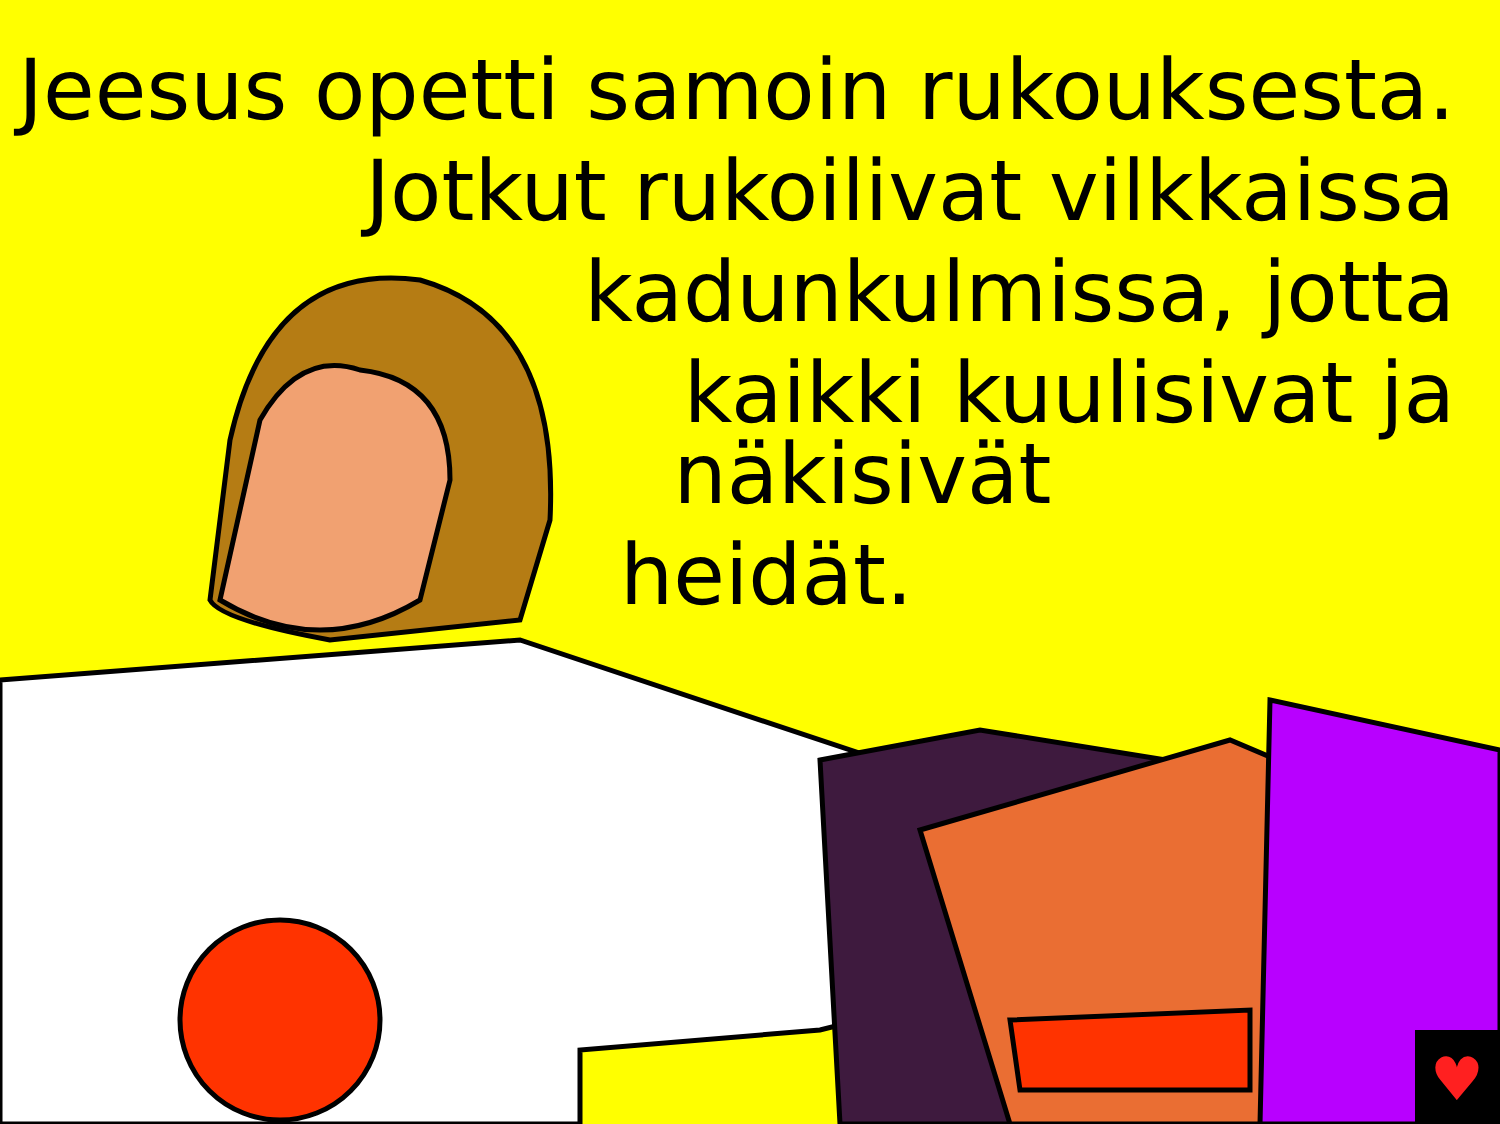♥
Jeesus opetti samoin rukouksesta.
Jotkut rukoilivat vilkkaissa
kadunkulmissa, jotta
kaikki kuulisivat ja
näkisivät
heidät.